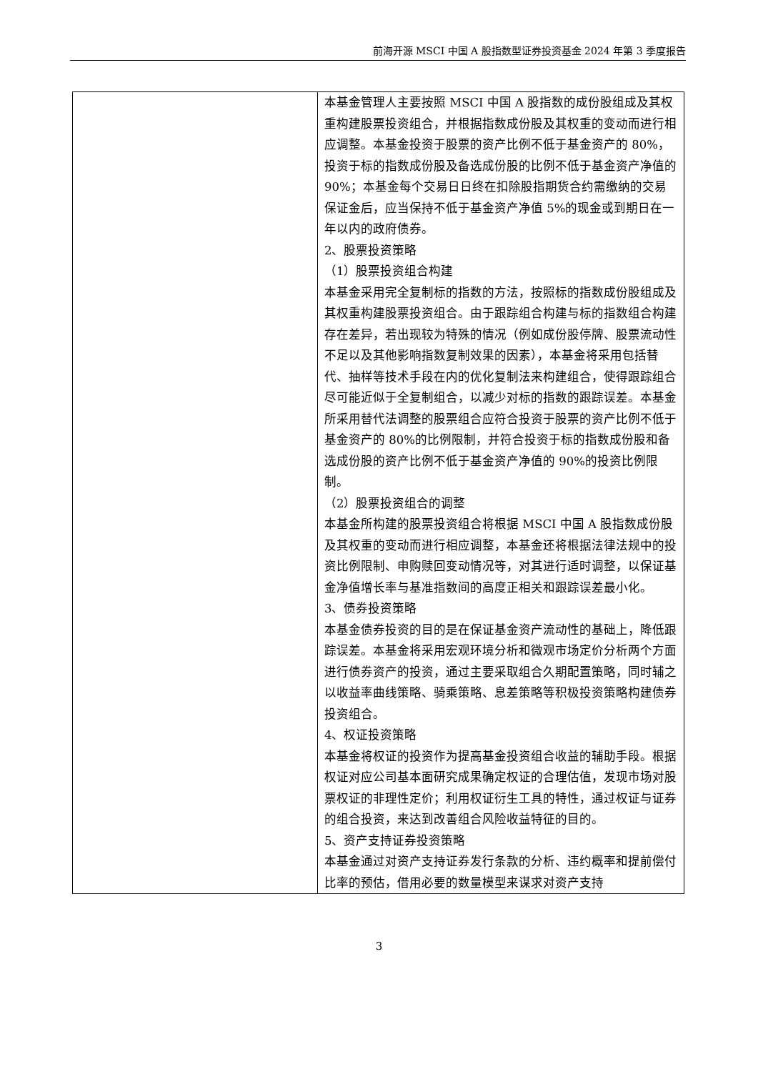前海开源 MSCI 中国 A 股指数型证券投资基金 2024 年第 3 季度报告
| | 本基金管理人主要按照 MSCI 中国 A 股指数的成份股组成及其权重构建股票投资组合，并根据指数成份股及其权重的变动而进行相应调整。本基金投资于股票的资产比例不低于基金资产的 80%，投资于标的指数成份股及备选成份股的比例不低于基金资产净值的 90%；本基金每个交易日日终在扣除股指期货合约需缴纳的交易保证金后，应当保持不低于基金资产净值 5%的现金或到期日在一年以内的政府债券。 2、股票投资策略 （1）股票投资组合构建 本基金采用完全复制标的指数的方法，按照标的指数成份股组成及其权重构建股票投资组合。由于跟踪组合构建与标的指数组合构建存在差异，若出现较为特殊的情况（例如成份股停牌、股票流动性不足以及其他影响指数复制效果的因素），本基金将采用包括替代、抽样等技术手段在内的优化复制法来构建组合，使得跟踪组合尽可能近似于全复制组合，以减少对标的指数的跟踪误差。本基金所采用替代法调整的股票组合应符合投资于股票的资产比例不低于基金资产的 80%的比例限制，并符合投资于标的指数成份股和备选成份股的资产比例不低于基金资产净值的 90%的投资比例限制。 （2）股票投资组合的调整 本基金所构建的股票投资组合将根据 MSCI 中国 A 股指数成份股及其权重的变动而进行相应调整，本基金还将根据法律法规中的投资比例限制、申购赎回变动情况等，对其进行适时调整，以保证基金净值增长率与基准指数间的高度正相关和跟踪误差最小化。 3、债券投资策略 本基金债券投资的目的是在保证基金资产流动性的基础上，降低跟踪误差。本基金将采用宏观环境分析和微观市场定价分析两个方面进行债券资产的投资，通过主要采取组合久期配置策略，同时辅之以收益率曲线策略、骑乘策略、息差策略等积极投资策略构建债券投资组合。 4、权证投资策略 本基金将权证的投资作为提高基金投资组合收益的辅助手段。根据权证对应公司基本面研究成果确定权证的合理估值，发现市场对股票权证的非理性定价；利用权证衍生工具的特性，通过权证与证券的组合投资，来达到改善组合风险收益特征的目的。 5、资产支持证券投资策略 本基金通过对资产支持证券发行条款的分析、违约概率和提前偿付比率的预估，借用必要的数量模型来谋求对资产支持 |
3